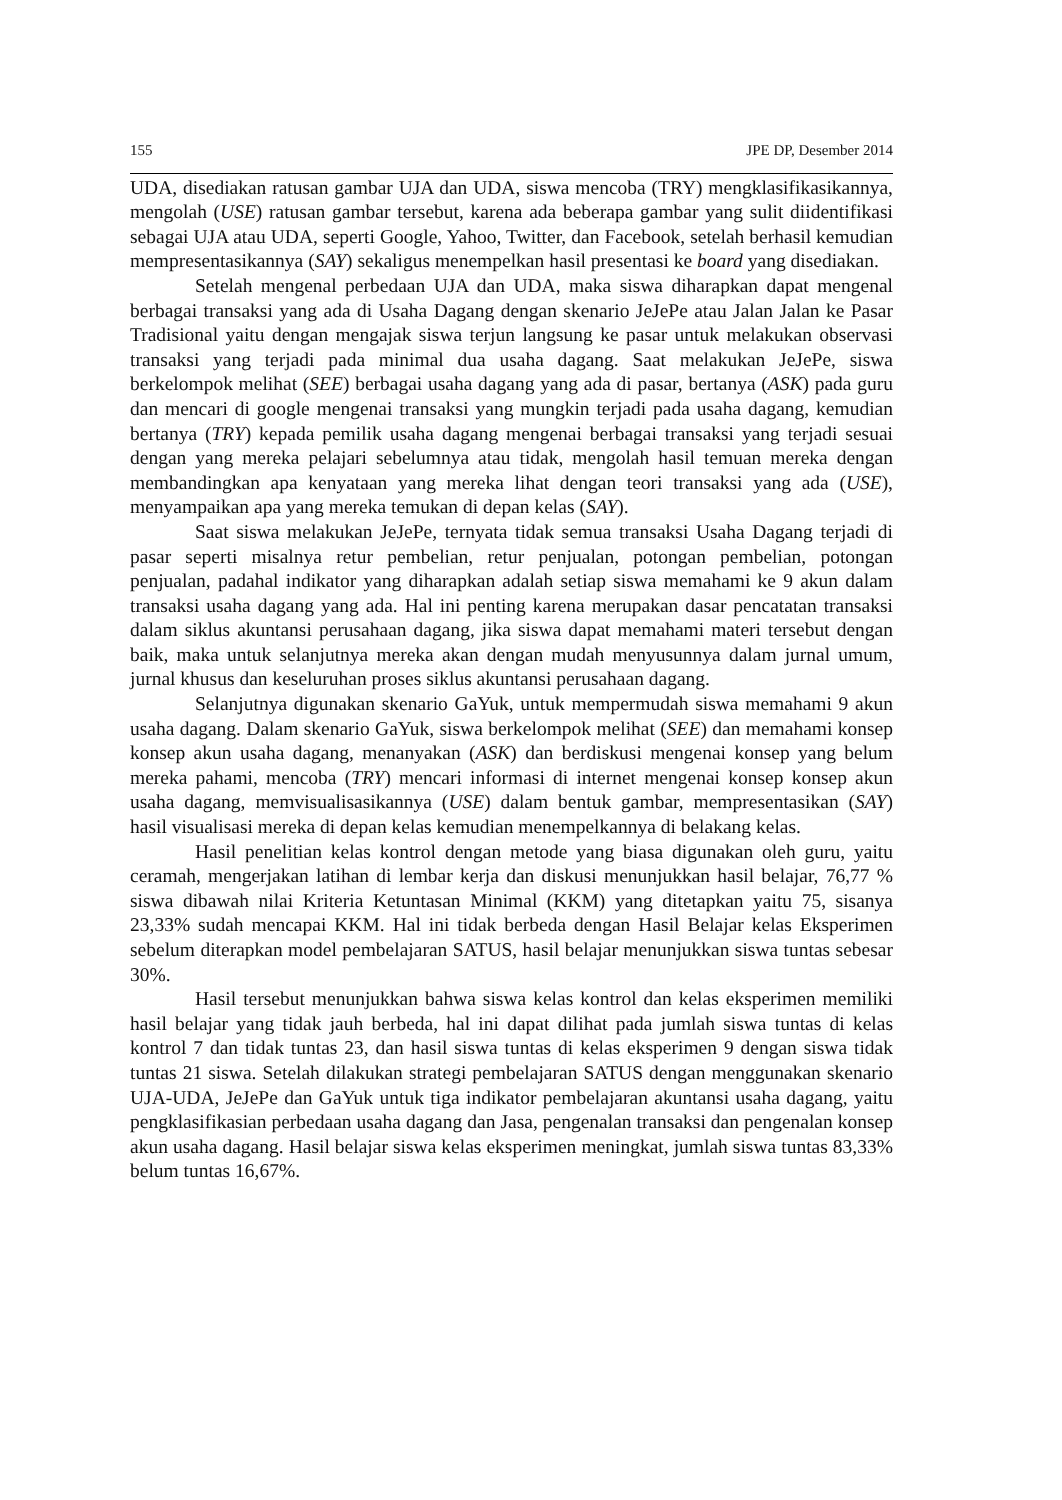155 JPE DP, Desember 2014
UDA, disediakan ratusan gambar UJA dan UDA, siswa mencoba (TRY) mengklasifikasikannya, mengolah (USE) ratusan gambar tersebut, karena ada beberapa gambar yang sulit diidentifikasi sebagai UJA atau UDA, seperti Google, Yahoo, Twitter, dan Facebook, setelah berhasil kemudian mempresentasikannya (SAY) sekaligus menempelkan hasil presentasi ke board yang disediakan.
Setelah mengenal perbedaan UJA dan UDA, maka siswa diharapkan dapat mengenal berbagai transaksi yang ada di Usaha Dagang dengan skenario JeJePe atau Jalan Jalan ke Pasar Tradisional yaitu dengan mengajak siswa terjun langsung ke pasar untuk melakukan observasi transaksi yang terjadi pada minimal dua usaha dagang. Saat melakukan JeJePe, siswa berkelompok melihat (SEE) berbagai usaha dagang yang ada di pasar, bertanya (ASK) pada guru dan mencari di google mengenai transaksi yang mungkin terjadi pada usaha dagang, kemudian bertanya (TRY) kepada pemilik usaha dagang mengenai berbagai transaksi yang terjadi sesuai dengan yang mereka pelajari sebelumnya atau tidak, mengolah hasil temuan mereka dengan membandingkan apa kenyataan yang mereka lihat dengan teori transaksi yang ada (USE), menyampaikan apa yang mereka temukan di depan kelas (SAY).
Saat siswa melakukan JeJePe, ternyata tidak semua transaksi Usaha Dagang terjadi di pasar seperti misalnya retur pembelian, retur penjualan, potongan pembelian, potongan penjualan, padahal indikator yang diharapkan adalah setiap siswa memahami ke 9 akun dalam transaksi usaha dagang yang ada. Hal ini penting karena merupakan dasar pencatatan transaksi dalam siklus akuntansi perusahaan dagang, jika siswa dapat memahami materi tersebut dengan baik, maka untuk selanjutnya mereka akan dengan mudah menyusunnya dalam jurnal umum, jurnal khusus dan keseluruhan proses siklus akuntansi perusahaan dagang.
Selanjutnya digunakan skenario GaYuk, untuk mempermudah siswa memahami 9 akun usaha dagang. Dalam skenario GaYuk, siswa berkelompok melihat (SEE) dan memahami konsep konsep akun usaha dagang, menanyakan (ASK) dan berdiskusi mengenai konsep yang belum mereka pahami, mencoba (TRY) mencari informasi di internet mengenai konsep konsep akun usaha dagang, memvisualisasikannya (USE) dalam bentuk gambar, mempresentasikan (SAY) hasil visualisasi mereka di depan kelas kemudian menempelkannya di belakang kelas.
Hasil penelitian kelas kontrol dengan metode yang biasa digunakan oleh guru, yaitu ceramah, mengerjakan latihan di lembar kerja dan diskusi menunjukkan hasil belajar, 76,77 % siswa dibawah nilai Kriteria Ketuntasan Minimal (KKM) yang ditetapkan yaitu 75, sisanya 23,33% sudah mencapai KKM. Hal ini tidak berbeda dengan Hasil Belajar kelas Eksperimen sebelum diterapkan model pembelajaran SATUS, hasil belajar menunjukkan siswa tuntas sebesar 30%.
Hasil tersebut menunjukkan bahwa siswa kelas kontrol dan kelas eksperimen memiliki hasil belajar yang tidak jauh berbeda, hal ini dapat dilihat pada jumlah siswa tuntas di kelas kontrol 7 dan tidak tuntas 23, dan hasil siswa tuntas di kelas eksperimen 9 dengan siswa tidak tuntas 21 siswa. Setelah dilakukan strategi pembelajaran SATUS dengan menggunakan skenario UJA-UDA, JeJePe dan GaYuk untuk tiga indikator pembelajaran akuntansi usaha dagang, yaitu pengklasifikasian perbedaan usaha dagang dan Jasa, pengenalan transaksi dan pengenalan konsep akun usaha dagang. Hasil belajar siswa kelas eksperimen meningkat, jumlah siswa tuntas 83,33% belum tuntas 16,67%.